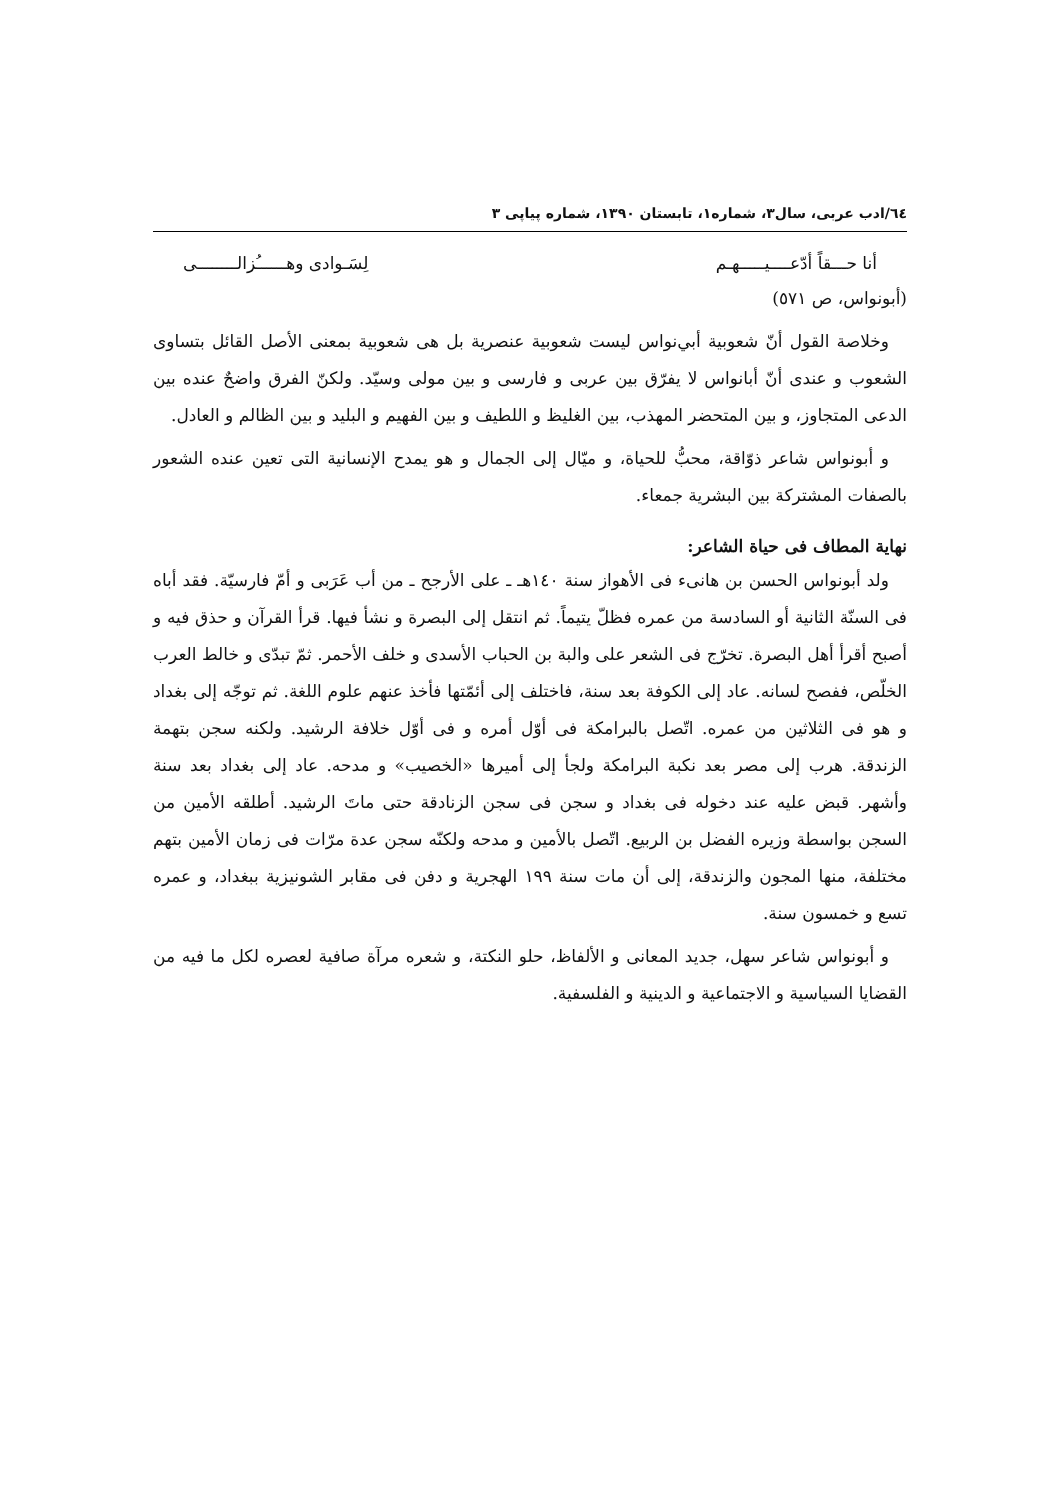٦٤/ادب عربی، سال۳، شماره۱، تابستان ۱۳۹۰، شماره پیاپی ۳
أنا حـــقاً أدّعــــيـــــهـم لِسَـوادی وهــــــُزالــــــــى
(أبونواس، ص ٥٧١)
وخلاصة القول أنّ شعوبية أبي‌نواس ليست شعوبية عنصرية بل هی شعوبية بمعنی الأصل القائل بتساوی الشعوب و عندی أنّ أبانواس لا يفرّق بين عربی و فارسی و بين مولی وسيّد. ولکنّ الفرق واضحٌ عنده بين الدعی المتجاوز، و بين المتحضر المهذب، بين الغليظ و اللطيف و بين الفهيم و البليد و بين الظالم و العادل.
و أبونواس شاعر ذوّاقة، محبُّ للحياة، و ميّال إلى الجمال و هو يمدح الإنسانية التی تعين عنده الشعور بالصفات المشترکة بين البشرية جمعاء.
نهاية المطاف فی حياة الشاعر:
ولد أبونواس الحسن بن هانیء فی الأهواز سنة ١٤٠هـ ـ علی الأرجح ـ من أب عَرَبی و أمّ فارسيّة. فقد أباه فی السنّة الثانية أو السادسة من عمره فظلّ يتيماً. ثم انتقل إلى البصرة و نشأ فيها. قرأ القرآن و حذق فيه و أصبح أقرأ أهل البصرة. تخرّج فی الشعر علی والبة بن الحباب الأسدی و خلف الأحمر. ثمّ تبدّی و خالط العرب الخلّص، ففصح لسانه. عاد إلی الکوفة بعد سنة، فاختلف إلی أئمّتها فأخذ عنهم علوم اللغة. ثم توجّه إلی بغداد و هو فی الثلاثين من عمره. اتّصل بالبرامکة فی أوّل أمره و فی أوّل خلافة الرشيد. ولکنه سجن بتهمة الزندقة. هرب إلی مصر بعد نکبة البرامکة ولجأ إلی أميرها «الخصيب» و مدحه. عاد إلی بغداد بعد سنة وأشهر. قبض عليه عند دخوله فی بغداد و سجن فی سجن الزنادقة حتی ماتَ الرشيد. أطلقه الأمين من السجن بواسطة وزيره الفضل بن الربيع. اتّصل بالأمين و مدحه ولکنّه سجن عدة مرّات فی زمان الأمين بتهم مختلفة، منها المجون والزندقة، إلی أن مات سنة ١٩٩ الهجرية و دفن فی مقابر الشونيزية ببغداد، و عمره تسع و خمسون سنة.
و أبونواس شاعر سهل، جديد المعانی و الألفاظ، حلو النکتة، و شعره مرآة صافية لعصره لکل ما فيه من القضايا السياسية و الاجتماعية و الدينية و الفلسفية.